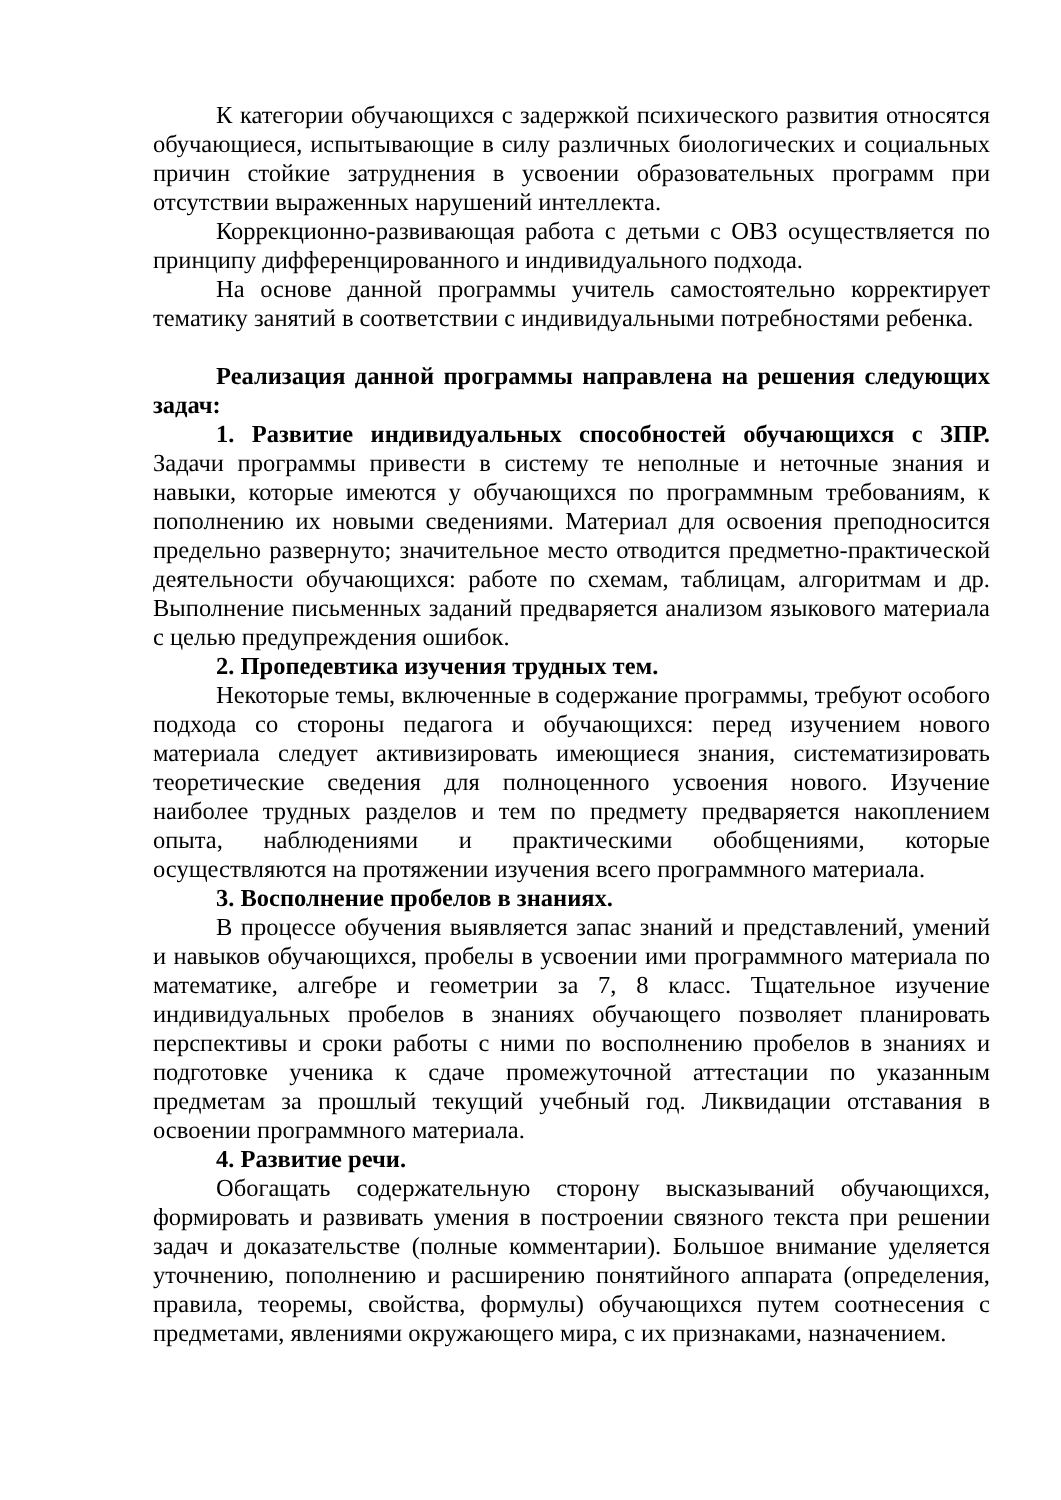К категории обучающихся с задержкой психического развития относятся обучающиеся, испытывающие в силу различных биологических и социальных причин стойкие затруднения в усвоении образовательных программ при отсутствии выраженных нарушений интеллекта.
Коррекционно-развивающая работа с детьми с ОВЗ осуществляется по принципу дифференцированного и индивидуального подхода.
На основе данной программы учитель самостоятельно корректирует тематику занятий в соответствии с индивидуальными потребностями ребенка.
Реализация данной программы направлена на решения следующих задач:
1. Развитие индивидуальных способностей обучающихся с ЗПР. Задачи программы привести в систему те неполные и неточные знания и навыки, которые имеются у обучающихся по программным требованиям, к пополнению их новыми сведениями. Материал для освоения преподносится предельно развернуто; значительное место отводится предметно-практической деятельности обучающихся: работе по схемам, таблицам, алгоритмам и др. Выполнение письменных заданий предваряется анализом языкового материала с целью предупреждения ошибок.
2. Пропедевтика изучения трудных тем.
Некоторые темы, включенные в содержание программы, требуют особого подхода со стороны педагога и обучающихся: перед изучением нового материала следует активизировать имеющиеся знания, систематизировать теоретические сведения для полноценного усвоения нового. Изучение наиболее трудных разделов и тем по предмету предваряется накоплением опыта, наблюдениями и практическими обобщениями, которые осуществляются на протяжении изучения всего программного материала.
3. Восполнение пробелов в знаниях.
В процессе обучения выявляется запас знаний и представлений, умений и навыков обучающихся, пробелы в усвоении ими программного материала по математике, алгебре и геометрии за 7, 8 класс. Тщательное изучение индивидуальных пробелов в знаниях обучающего позволяет планировать перспективы и сроки работы с ними по восполнению пробелов в знаниях и подготовке ученика к сдаче промежуточной аттестации по указанным предметам за прошлый текущий учебный год. Ликвидации отставания в освоении программного материала.
4. Развитие речи.
Обогащать содержательную сторону высказываний обучающихся, формировать и развивать умения в построении связного текста при решении задач и доказательстве (полные комментарии). Большое внимание уделяется уточнению, пополнению и расширению понятийного аппарата (определения, правила, теоремы, свойства, формулы) обучающихся путем соотнесения с предметами, явлениями окружающего мира, с их признаками, назначением.